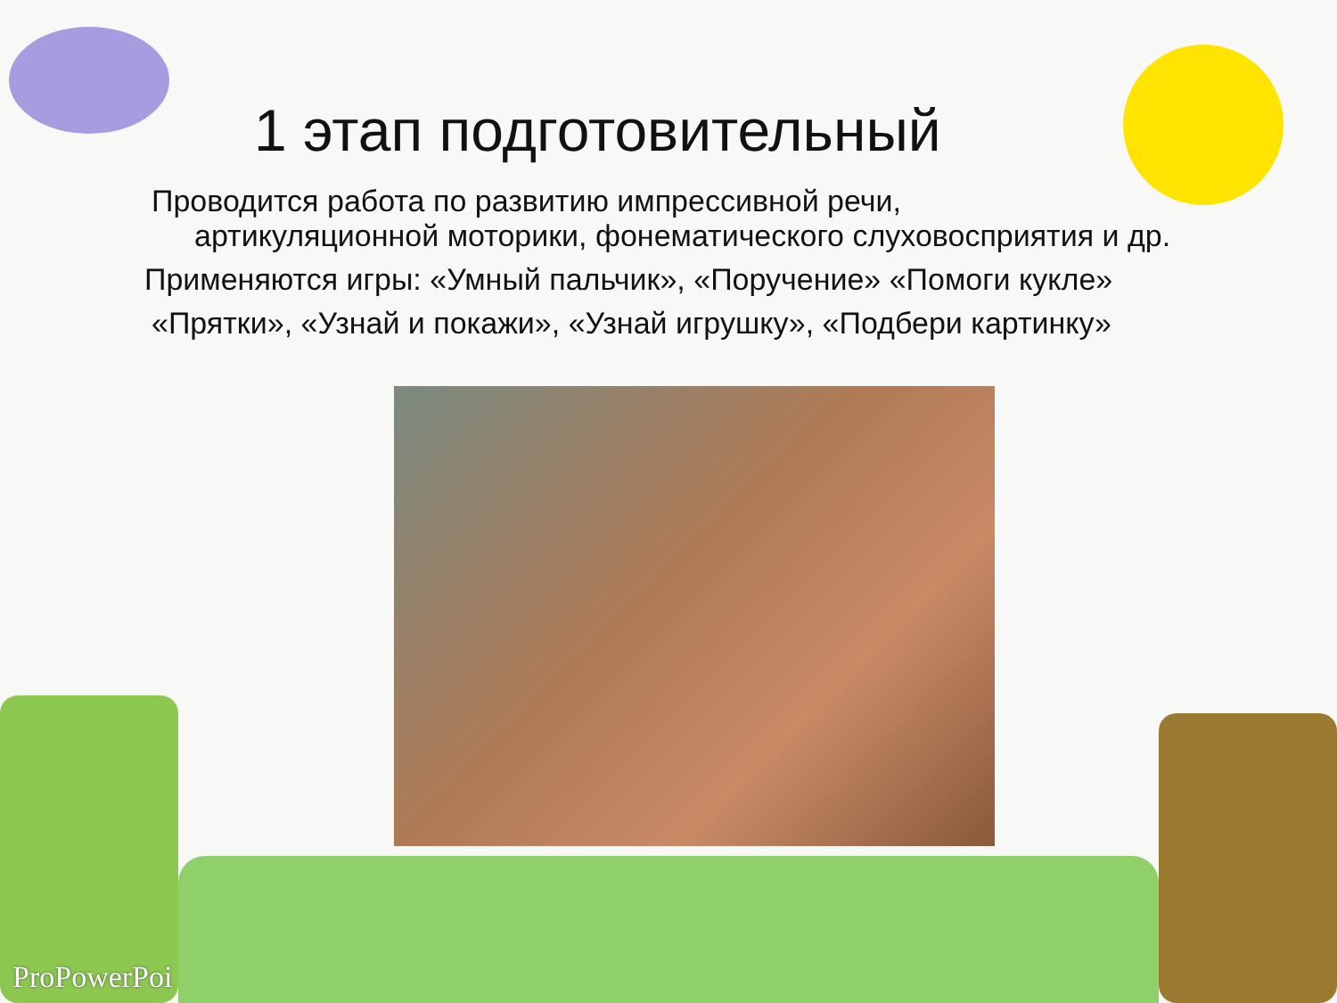1 этап подготовительный
Проводится работа по развитию импрессивной речи,
артикуляционной моторики, фонематического слуховосприятия и др.
Применяются игры: «Умный пальчик», «Поручение» «Помоги кукле»
«Прятки», «Узнай и покажи», «Узнай игрушку», «Подбери картинку»
ProPowerPoi